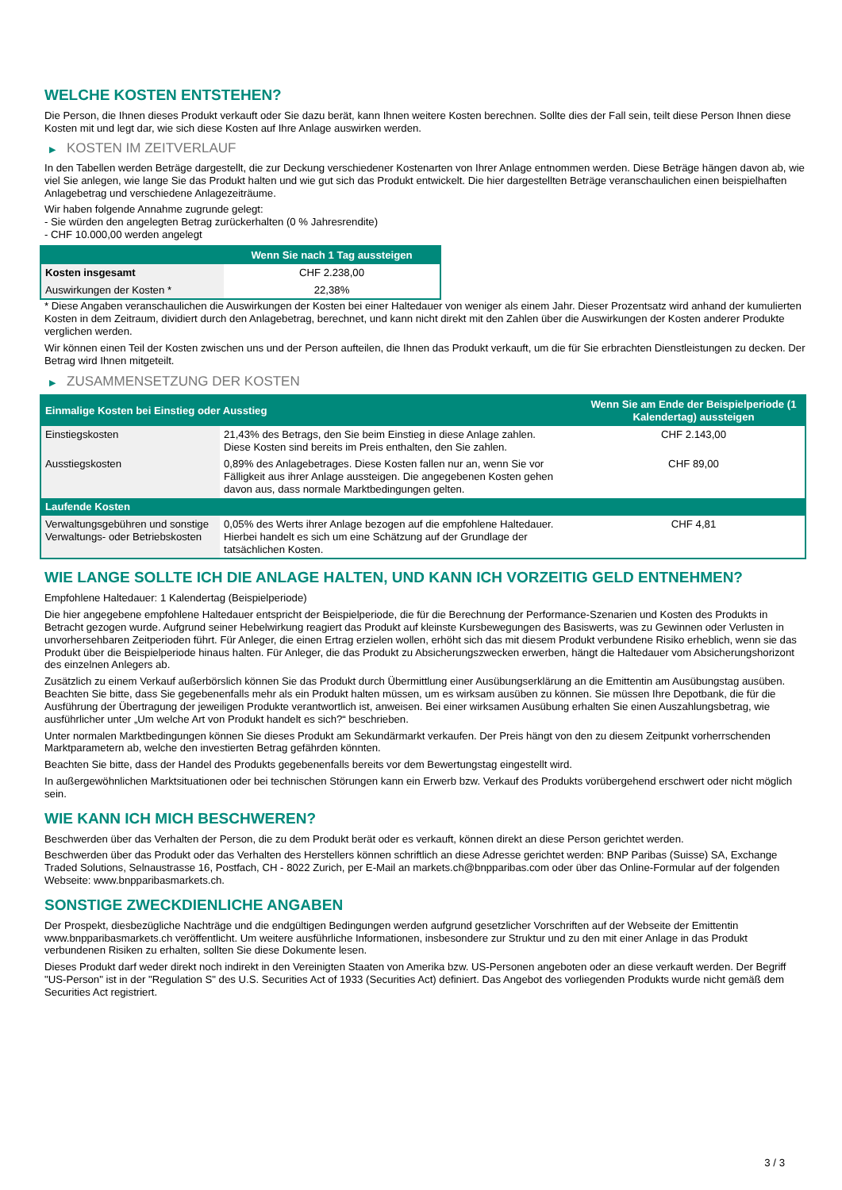WELCHE KOSTEN ENTSTEHEN?
Die Person, die Ihnen dieses Produkt verkauft oder Sie dazu berät, kann Ihnen weitere Kosten berechnen. Sollte dies der Fall sein, teilt diese Person Ihnen diese Kosten mit und legt dar, wie sich diese Kosten auf Ihre Anlage auswirken werden.
▶ KOSTEN IM ZEITVERLAUF
In den Tabellen werden Beträge dargestellt, die zur Deckung verschiedener Kostenarten von Ihrer Anlage entnommen werden. Diese Beträge hängen davon ab, wie viel Sie anlegen, wie lange Sie das Produkt halten und wie gut sich das Produkt entwickelt. Die hier dargestellten Beträge veranschaulichen einen beispielhaften Anlagebetrag und verschiedene Anlagezeiträume.
Wir haben folgende Annahme zugrunde gelegt:
- Sie würden den angelegten Betrag zurückerhalten (0 % Jahresrendite)
- CHF 10.000,00 werden angelegt
| | Wenn Sie nach 1 Tag aussteigen |
| --- | --- |
| Kosten insgesamt | CHF 2.238,00 |
| Auswirkungen der Kosten * | 22,38% |
* Diese Angaben veranschaulichen die Auswirkungen der Kosten bei einer Haltedauer von weniger als einem Jahr. Dieser Prozentsatz wird anhand der kumulierten Kosten in dem Zeitraum, dividiert durch den Anlagebetrag, berechnet, und kann nicht direkt mit den Zahlen über die Auswirkungen der Kosten anderer Produkte verglichen werden.
Wir können einen Teil der Kosten zwischen uns und der Person aufteilen, die Ihnen das Produkt verkauft, um die für Sie erbrachten Dienstleistungen zu decken. Der Betrag wird Ihnen mitgeteilt.
▶ ZUSAMMENSETZUNG DER KOSTEN
| Einmalige Kosten bei Einstieg oder Ausstieg | | Wenn Sie am Ende der Beispielperiode (1 Kalendertag) aussteigen |
| --- | --- | --- |
| Einstiegskosten | 21,43% des Betrags, den Sie beim Einstieg in diese Anlage zahlen. Diese Kosten sind bereits im Preis enthalten, den Sie zahlen. | CHF 2.143,00 |
| Ausstiegskosten | 0,89% des Anlagebetrages. Diese Kosten fallen nur an, wenn Sie vor Fälligkeit aus ihrer Anlage aussteigen. Die angegebenen Kosten gehen davon aus, dass normale Marktbedingungen gelten. | CHF 89,00 |
| Laufende Kosten | | |
| Verwaltungsgebühren und sonstige Verwaltungs- oder Betriebskosten | 0,05% des Werts ihrer Anlage bezogen auf die empfohlene Haltedauer. Hierbei handelt es sich um eine Schätzung auf der Grundlage der tatsächlichen Kosten. | CHF 4,81 |
WIE LANGE SOLLTE ICH DIE ANLAGE HALTEN, UND KANN ICH VORZEITIG GELD ENTNEHMEN?
Empfohlene Haltedauer: 1 Kalendertag (Beispielperiode)
Die hier angegebene empfohlene Haltedauer entspricht der Beispielperiode, die für die Berechnung der Performance-Szenarien und Kosten des Produkts in Betracht gezogen wurde. Aufgrund seiner Hebelwirkung reagiert das Produkt auf kleinste Kursbewegungen des Basiswerts, was zu Gewinnen oder Verlusten in unvorhersehbaren Zeitperioden führt. Für Anleger, die einen Ertrag erzielen wollen, erhöht sich das mit diesem Produkt verbundene Risiko erheblich, wenn sie das Produkt über die Beispielperiode hinaus halten. Für Anleger, die das Produkt zu Absicherungszwecken erwerben, hängt die Haltedauer vom Absicherungshorizont des einzelnen Anlegers ab.
Zusätzlich zu einem Verkauf außerbörslich können Sie das Produkt durch Übermittlung einer Ausübungserklärung an die Emittentin am Ausübungstag ausüben. Beachten Sie bitte, dass Sie gegebenenfalls mehr als ein Produkt halten müssen, um es wirksam ausüben zu können. Sie müssen Ihre Depotbank, die für die Ausführung der Übertragung der jeweiligen Produkte verantwortlich ist, anweisen. Bei einer wirksamen Ausübung erhalten Sie einen Auszahlungsbetrag, wie ausführlicher unter „Um welche Art von Produkt handelt es sich?“ beschrieben.
Unter normalen Marktbedingungen können Sie dieses Produkt am Sekundärmarkt verkaufen. Der Preis hängt von den zu diesem Zeitpunkt vorherrschenden Marktparametern ab, welche den investierten Betrag gefährden könnten.
Beachten Sie bitte, dass der Handel des Produkts gegebenenfalls bereits vor dem Bewertungstag eingestellt wird.
In außergewöhnlichen Marktsituationen oder bei technischen Störungen kann ein Erwerb bzw. Verkauf des Produkts vorübergehend erschwert oder nicht möglich sein.
WIE KANN ICH MICH BESCHWEREN?
Beschwerden über das Verhalten der Person, die zu dem Produkt berät oder es verkauft, können direkt an diese Person gerichtet werden.
Beschwerden über das Produkt oder das Verhalten des Herstellers können schriftlich an diese Adresse gerichtet werden: BNP Paribas (Suisse) SA, Exchange Traded Solutions, Selnaustrasse 16, Postfach, CH - 8022 Zurich, per E-Mail an markets.ch@bnpparibas.com oder über das Online-Formular auf der folgenden Webseite: www.bnpparibasmarkets.ch.
SONSTIGE ZWECKDIENLICHE ANGABEN
Der Prospekt, diesbezügliche Nachträge und die endgültigen Bedingungen werden aufgrund gesetzlicher Vorschriften auf der Webseite der Emittentin www.bnpparibasmarkets.ch veröffentlicht. Um weitere ausführliche Informationen, insbesondere zur Struktur und zu den mit einer Anlage in das Produkt verbundenen Risiken zu erhalten, sollten Sie diese Dokumente lesen.
Dieses Produkt darf weder direkt noch indirekt in den Vereinigten Staaten von Amerika bzw. US-Personen angeboten oder an diese verkauft werden. Der Begriff "US-Person" ist in der "Regulation S" des U.S. Securities Act of 1933 (Securities Act) definiert. Das Angebot des vorliegenden Produkts wurde nicht gemäß dem Securities Act registriert.
3 / 3